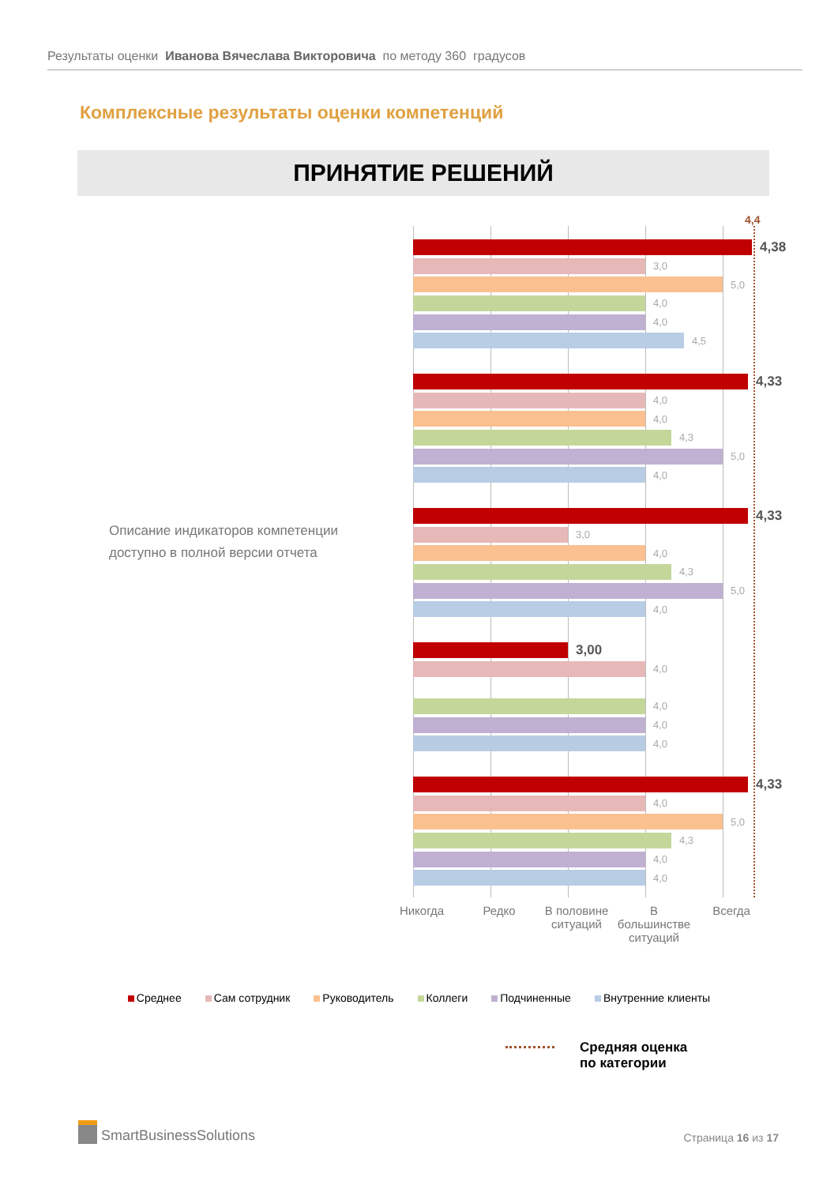Результаты оценки Иванова Вячеслава Викторовича по методу 360 градусов
Комплексные результаты оценки компетенций
ПРИНЯТИЕ РЕШЕНИЙ
Описание индикаторов компетенции
доступно в полной версии отчета
4,4
4,38
3,0
5,0
4,0
4,0
4,5
4,33
4,0
4,0
4,3
5,0
4,0
4,33
3,0
4,0
4,3
5,0
4,0
3,00
4,0
4,0
4,0
4,0
4,33
4,0
5,0
4,3
4,0
4,0
Никогда Редко В половине ситуаций
В большинстве ситуаций
Всегда
Среднее Сам сотрудник Руководитель Коллеги Подчиненные Внутренние клиенты
Средняя оценка
по категории
SmartBusinessSolutions
Страница 16 из 17